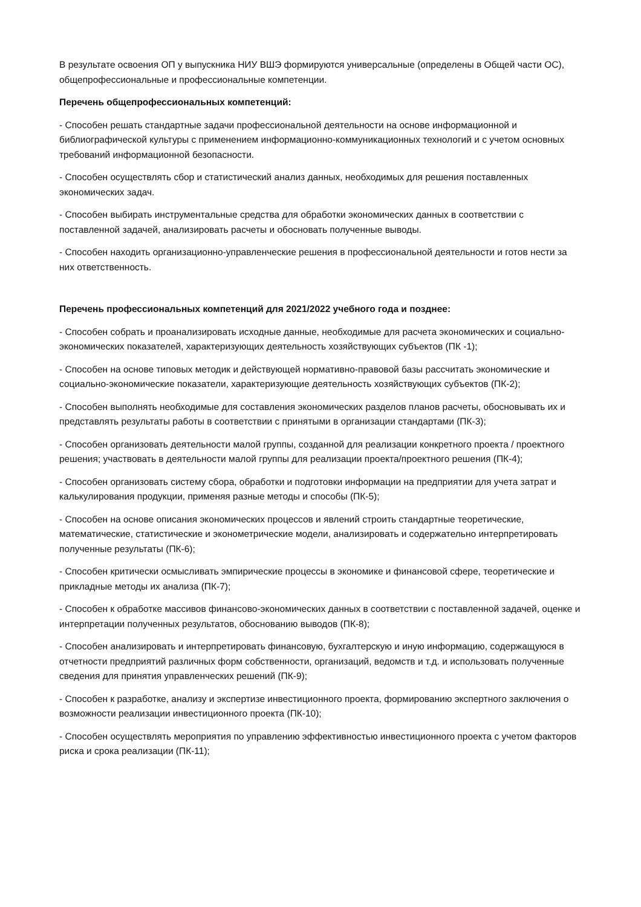В результате освоения ОП у выпускника НИУ ВШЭ формируются универсальные (определены в Общей части ОС), общепрофессиональные и профессиональные компетенции.
Перечень общепрофессиональных компетенций:
- Способен решать стандартные задачи профессиональной деятельности на основе информационной и библиографической культуры с применением информационно-коммуникационных технологий и с учетом основных требований информационной безопасности.
- Способен осуществлять сбор и статистический анализ данных, необходимых для решения поставленных экономических задач.
- Способен выбирать инструментальные средства для обработки экономических данных в соответствии с поставленной задачей, анализировать расчеты и обосновать полученные выводы.
- Способен находить организационно-управленческие решения в профессиональной деятельности и готов нести за них ответственность.
Перечень профессиональных компетенций для 2021/2022 учебного года и позднее:
- Способен собрать и проанализировать исходные данные, необходимые для расчета экономических и социально-экономических показателей, характеризующих деятельность хозяйствующих субъектов (ПК -1);
- Способен на основе типовых методик и действующей нормативно-правовой базы рассчитать экономические и социально-экономические показатели, характеризующие деятельность хозяйствующих субъектов (ПК-2);
- Способен выполнять необходимые для составления экономических разделов планов расчеты, обосновывать их и представлять результаты работы в соответствии с принятыми в организации стандартами (ПК-3);
- Способен организовать деятельности малой группы, созданной для реализации конкретного проекта / проектного решения; участвовать в деятельности малой группы для реализации проекта/проектного решения (ПК-4);
- Способен организовать систему сбора, обработки и подготовки информации на предприятии для учета затрат и калькулирования продукции, применяя разные методы и способы (ПК-5);
- Способен на основе описания экономических процессов и явлений строить стандартные теоретические, математические, статистические и эконометрические модели, анализировать и содержательно интерпретировать полученные результаты (ПК-6);
- Способен критически осмысливать эмпирические процессы в экономике и финансовой сфере, теоретические и прикладные методы их анализа (ПК-7);
- Способен к обработке массивов финансово-экономических данных в соответствии с поставленной задачей, оценке и интерпретации полученных результатов, обоснованию выводов (ПК-8);
- Способен анализировать и интерпретировать финансовую, бухгалтерскую и иную информацию, содержащуюся в отчетности предприятий различных форм собственности, организаций, ведомств и т.д. и использовать полученные сведения для принятия управленческих решений (ПК-9);
- Способен к разработке, анализу и экспертизе инвестиционного проекта, формированию экспертного заключения о возможности реализации инвестиционного проекта (ПК-10);
- Способен осуществлять мероприятия по управлению эффективностью инвестиционного проекта с учетом факторов риска и срока реализации (ПК-11);